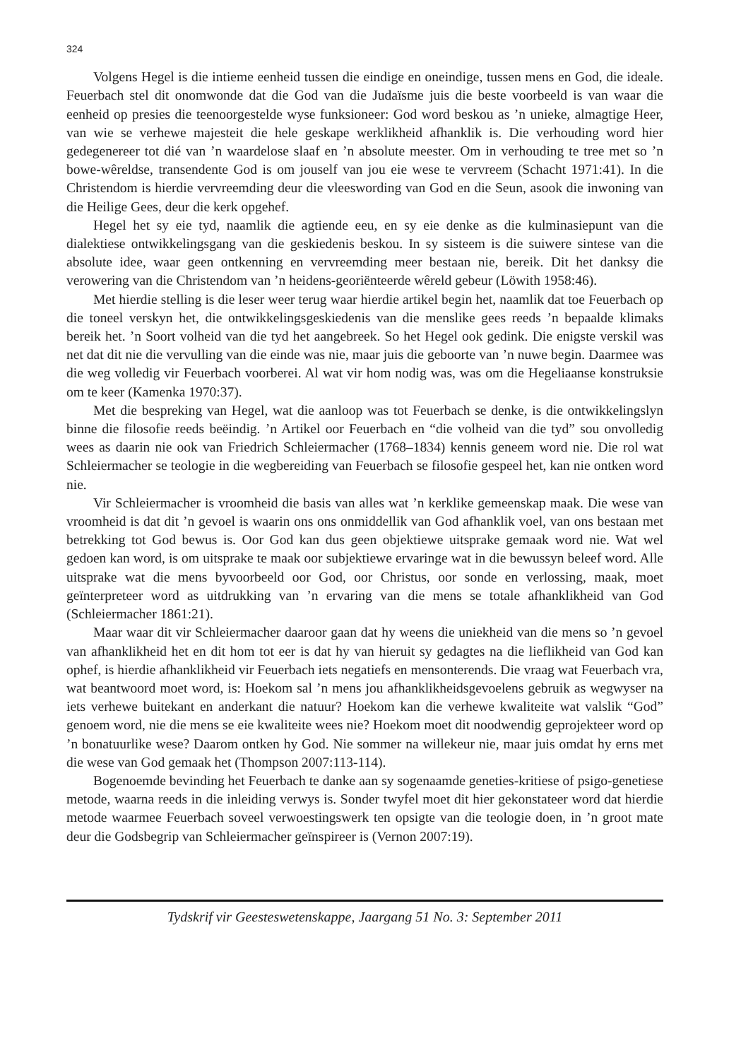324
Volgens Hegel is die intieme eenheid tussen die eindige en oneindige, tussen mens en God, die ideale. Feuerbach stel dit onomwonde dat die God van die Judaïsme juis die beste voorbeeld is van waar die eenheid op presies die teenoorgestelde wyse funksioneer: God word beskou as ’n unieke, almagtige Heer, van wie se verhewe majesteit die hele geskape werklikheid afhanklik is. Die verhouding word hier gedegenereer tot dié van ’n waardelose slaaf en ’n absolute meester. Om in verhouding te tree met so ’n bowe-wêreldse, transendente God is om jouself van jou eie wese te vervreem (Schacht 1971:41). In die Christendom is hierdie vervreemding deur die vleeswording van God en die Seun, asook die inwoning van die Heilige Gees, deur die kerk opgehef.
Hegel het sy eie tyd, naamlik die agtiende eeu, en sy eie denke as die kulminasiepunt van die dialektiese ontwikkelingsgang van die geskiedenis beskou. In sy sisteem is die suiwere sintese van die absolute idee, waar geen ontkenning en vervreemding meer bestaan nie, bereik. Dit het danksy die verowering van die Christendom van ’n heidens-georiënteerde wêreld gebeur (Löwith 1958:46).
Met hierdie stelling is die leser weer terug waar hierdie artikel begin het, naamlik dat toe Feuerbach op die toneel verskyn het, die ontwikkelingsgeskiedenis van die menslike gees reeds ’n bepaalde klimaks bereik het. ’n Soort volheid van die tyd het aangebreek. So het Hegel ook gedink. Die enigste verskil was net dat dit nie die vervulling van die einde was nie, maar juis die geboorte van ’n nuwe begin. Daarmee was die weg volledig vir Feuerbach voorberei. Al wat vir hom nodig was, was om die Hegeliaanse konstruksie om te keer (Kamenka 1970:37).
Met die bespreking van Hegel, wat die aanloop was tot Feuerbach se denke, is die ontwikkelingslyn binne die filosofie reeds beëindig. ’n Artikel oor Feuerbach en “die volheid van die tyd” sou onvolledig wees as daarin nie ook van Friedrich Schleiermacher (1768–1834) kennis geneem word nie. Die rol wat Schleiermacher se teologie in die wegbereiding van Feuerbach se filosofie gespeel het, kan nie ontken word nie.
Vir Schleiermacher is vroomheid die basis van alles wat ’n kerklike gemeenskap maak. Die wese van vroomheid is dat dit ’n gevoel is waarin ons ons onmiddellik van God afhanklik voel, van ons bestaan met betrekking tot God bewus is. Oor God kan dus geen objektiewe uitsprake gemaak word nie. Wat wel gedoen kan word, is om uitsprake te maak oor subjektiewe ervaringe wat in die bewussyn beleef word. Alle uitsprake wat die mens byvoorbeeld oor God, oor Christus, oor sonde en verlossing, maak, moet geïnterpreteer word as uitdrukking van ’n ervaring van die mens se totale afhanklikheid van God (Schleiermacher 1861:21).
Maar waar dit vir Schleiermacher daaroor gaan dat hy weens die uniekheid van die mens so ’n gevoel van afhanklikheid het en dit hom tot eer is dat hy van hieruit sy gedagtes na die lieflikheid van God kan ophef, is hierdie afhanklikheid vir Feuerbach iets negatiefs en mensonterends. Die vraag wat Feuerbach vra, wat beantwoord moet word, is: Hoekom sal ’n mens jou afhanklikheidsgevoelens gebruik as wegwyser na iets verhewe buitekant en anderkant die natuur? Hoekom kan die verhewe kwaliteite wat valslik “God” genoem word, nie die mens se eie kwaliteite wees nie? Hoekom moet dit noodwendig geprojekteer word op ’n bonatuurlike wese? Daarom ontken hy God. Nie sommer na willekeur nie, maar juis omdat hy erns met die wese van God gemaak het (Thompson 2007:113-114).
Bogenoemde bevinding het Feuerbach te danke aan sy sogenaamde geneties-kritiese of psigo-genetiese metode, waarna reeds in die inleiding verwys is. Sonder twyfel moet dit hier gekonstateer word dat hierdie metode waarmee Feuerbach soveel verwoestingswerk ten opsigte van die teologie doen, in ’n groot mate deur die Godsbegrip van Schleiermacher geïnspireer is (Vernon 2007:19).
Tydskrif vir Geesteswetenskappe, Jaargang 51 No. 3: September 2011